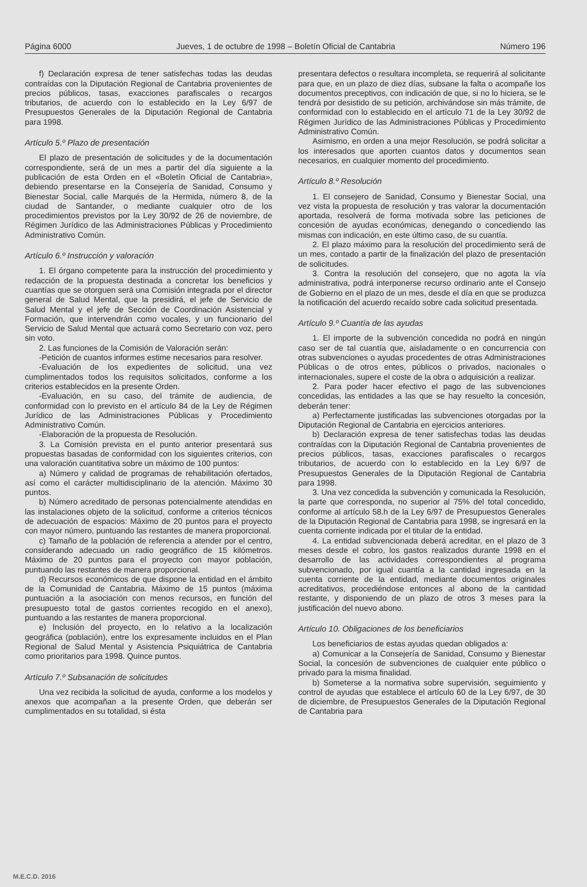Página 6000 Jueves, 1 de octubre de 1998 – Boletín Oficial de Cantabria Número 196
f) Declaración expresa de tener satisfechas todas las deudas contraídas con la Diputación Regional de Cantabria provenientes de precios públicos, tasas, exacciones parafiscales o recargos tributarios, de acuerdo con lo establecido en la Ley 6/97 de Presupuestos Generales de la Diputación Regional de Cantabria para 1998.
Artículo 5.º Plazo de presentación
El plazo de presentación de solicitudes y de la documentación correspondiente, será de un mes a partir del día siguiente a la publicación de esta Orden en el «Boletín Oficial de Cantabria», debiendo presentarse en la Consejería de Sanidad, Consumo y Bienestar Social, calle Marqués de la Hermida, número 8, de la ciudad de Santander, o mediante cualquier otro de los procedimientos previstos por la Ley 30/92 de 26 de noviembre, de Régimen Jurídico de las Administraciones Públicas y Procedimiento Administrativo Común.
Artículo 6.º Instrucción y valoración
1. El órgano competente para la instrucción del procedimiento y redacción de la propuesta destinada a concretar los beneficios y cuantías que se otorguen será una Comisión integrada por el director general de Salud Mental, que la presidirá, el jefe de Servicio de Salud Mental y el jefe de Sección de Coordinación Asistencial y Formación, que intervendrán como vocales, y un funcionario del Servicio de Salud Mental que actuará como Secretario con voz, pero sin voto.
2. Las funciones de la Comisión de Valoración serán:
-Petición de cuantos informes estime necesarios para resolver.
-Evaluación de los expedientes de solicitud, una vez cumplimentados todos los requisitos solicitados, conforme a los criterios establecidos en la presente Orden.
-Evaluación, en su caso, del trámite de audiencia, de conformidad con lo previsto en el artículo 84 de la Ley de Régimen Jurídico de las Administraciones Públicas y Procedimiento Administrativo Común.
-Elaboración de la propuesta de Resolución.
3. La Comisión prevista en el punto anterior presentará sus propuestas basadas de conformidad con los siguientes criterios, con una valoración cuantitativa sobre un máximo de 100 puntos:
a) Número y calidad de programas de rehabilitación ofertados, así como el carácter multidisciplinario de la atención. Máximo 30 puntos.
b) Número acreditado de personas potencialmente atendidas en las instalaciones objeto de la solicitud, conforme a criterios técnicos de adecuación de espacios: Máximo de 20 puntos para el proyecto con mayor número, puntuando las restantes de manera proporcional.
c) Tamaño de la población de referencia a atender por el centro, considerando adecuado un radio geográfico de 15 kilómetros. Máximo de 20 puntos para el proyecto con mayor población, puntuando las restantes de manera proporcional.
d) Recursos económicos de que dispone la entidad en el ámbito de la Comunidad de Cantabria. Máximo de 15 puntos (máxima puntuación a la asociación con menos recursos, en función del presupuesto total de gastos corrientes recogido en el anexo), puntuando a las restantes de manera proporcional.
e) Inclusión del proyecto, en lo relativo a la localización geográfica (población), entre los expresamente incluidos en el Plan Regional de Salud Mental y Asistencia Psiquiátrica de Cantabria como prioritarios para 1998. Quince puntos.
Artículo 7.º Subsanación de solicitudes
Una vez recibida la solicitud de ayuda, conforme a los modelos y anexos que acompañan a la presente Orden, que deberán ser cumplimentados en su totalidad, si ésta
presentara defectos o resultara incompleta, se requerirá al solicitante para que, en un plazo de diez días, subsane la falta o acompañe los documentos preceptivos, con indicación de que, si no lo hiciera, se le tendrá por desistido de su petición, archivándose sin más trámite, de conformidad con lo establecido en el artículo 71 de la Ley 30/92 de Régimen Jurídico de las Administraciones Públicas y Procedimiento Administrativo Común.
Asimismo, en orden a una mejor Resolución, se podrá solicitar a los interesados que aporten cuantos datos y documentos sean necesarios, en cualquier momento del procedimiento.
Artículo 8.º Resolución
1. El consejero de Sanidad, Consumo y Bienestar Social, una vez vista la propuesta de resolución y tras valorar la documentación aportada, resolverá de forma motivada sobre las peticiones de concesión de ayudas económicas, denegando o concediendo las mismas con indicación, en este último caso, de su cuantía.
2. El plazo máximo para la resolución del procedimiento será de un mes, contado a partir de la finalización del plazo de presentación de solicitudes.
3. Contra la resolución del consejero, que no agota la vía administrativa, podrá interponerse recurso ordinario ante el Consejo de Gobierno en el plazo de un mes, desde el día en que se produzca la notificación del acuerdo recaído sobre cada solicitud presentada.
Artículo 9.º Cuantía de las ayudas
1. El importe de la subvención concedida no podrá en ningún caso ser de tal cuantía que, aisladamente o en concurrencia con otras subvenciones o ayudas procedentes de otras Administraciones Públicas o de otros entes, públicos o privados, nacionales o internacionales, supere el coste de la obra o adquisición a realizar.
2. Para poder hacer efectivo el pago de las subvenciones concedidas, las entidades a las que se hay resuelto la concesión, deberán tener:
a) Perfectamente justificadas las subvenciones otorgadas por la Diputación Regional de Cantabria en ejercicios anteriores.
b) Declaración expresa de tener satisfechas todas las deudas contraídas con la Diputación Regional de Cantabria provenientes de precios públicos, tasas, exacciones parafiscales o recargos tributarios, de acuerdo con lo establecido en la Ley 6/97 de Presupuestos Generales de la Diputación Regional de Cantabria para 1998.
3. Una vez concedida la subvención y comunicada la Resolución, la parte que corresponda, no superior al 75% del total concedido, conforme al artículo 58.h de la Ley 6/97 de Presupuestos Generales de la Diputación Regional de Cantabria para 1998, se ingresará en la cuenta corriente indicada por el titular de la entidad.
4. La entidad subvencionada deberá acreditar, en el plazo de 3 meses desde el cobro, los gastos realizados durante 1998 en el desarrollo de las actividades correspondientes al programa subvencionado, por igual cuantía a la cantidad ingresada en la cuenta corriente de la entidad, mediante documentos originales acreditativos, procediéndose entonces al abono de la cantidad restante, y disponiendo de un plazo de otros 3 meses para la justificación del nuevo abono.
Artículo 10. Obligaciones de los beneficiarios
Los beneficiarios de estas ayudas quedan obligados a:
a) Comunicar a la Consejería de Sanidad, Consumo y Bienestar Social, la concesión de subvenciones de cualquier ente público o privado para la misma finalidad.
b) Someterse a la normativa sobre supervisión, seguimiento y control de ayudas que establece el artículo 60 de la Ley 6/97, de 30 de diciembre, de Presupuestos Generales de la Diputación Regional de Cantabria para
M.E.C.D. 2016